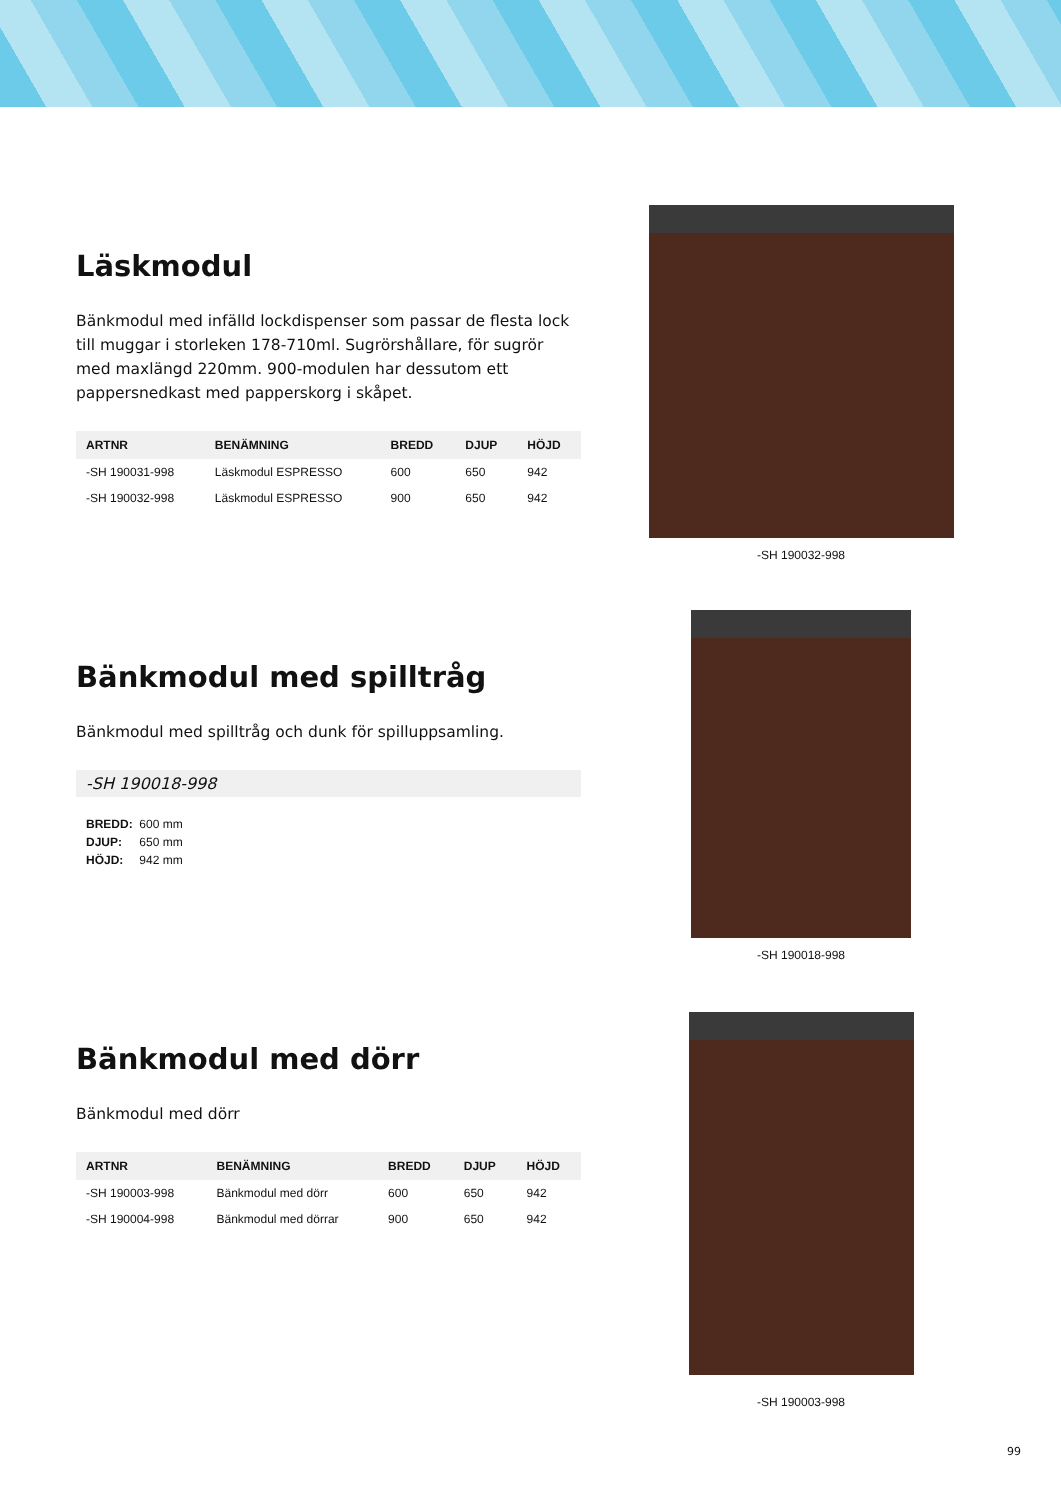Läskmodul
Bänkmodul med infälld lockdispenser som passar de flesta lock till muggar i storleken 178-710ml. Sugrörshållare, för sugrör med maxlängd 220mm. 900-modulen har dessutom ett pappersnedkast med papperskorg i skåpet.
| ARTNR | BENÄMNING | BREDD | DJUP | HÖJD |
| --- | --- | --- | --- | --- |
| -SH 190031-998 | Läskmodul ESPRESSO | 600 | 650 | 942 |
| -SH 190032-998 | Läskmodul ESPRESSO | 900 | 650 | 942 |
-SH 190032-998
Bänkmodul med spilltråg
Bänkmodul med spilltråg och dunk för spilluppsamling.
-SH 190018-998
BREDD: 600 mm
DJUP: 650 mm
HÖJD: 942 mm
-SH 190018-998
Bänkmodul med dörr
Bänkmodul med dörr
| ARTNR | BENÄMNING | BREDD | DJUP | HÖJD |
| --- | --- | --- | --- | --- |
| -SH 190003-998 | Bänkmodul med dörr | 600 | 650 | 942 |
| -SH 190004-998 | Bänkmodul med dörrar | 900 | 650 | 942 |
-SH 190003-998
99